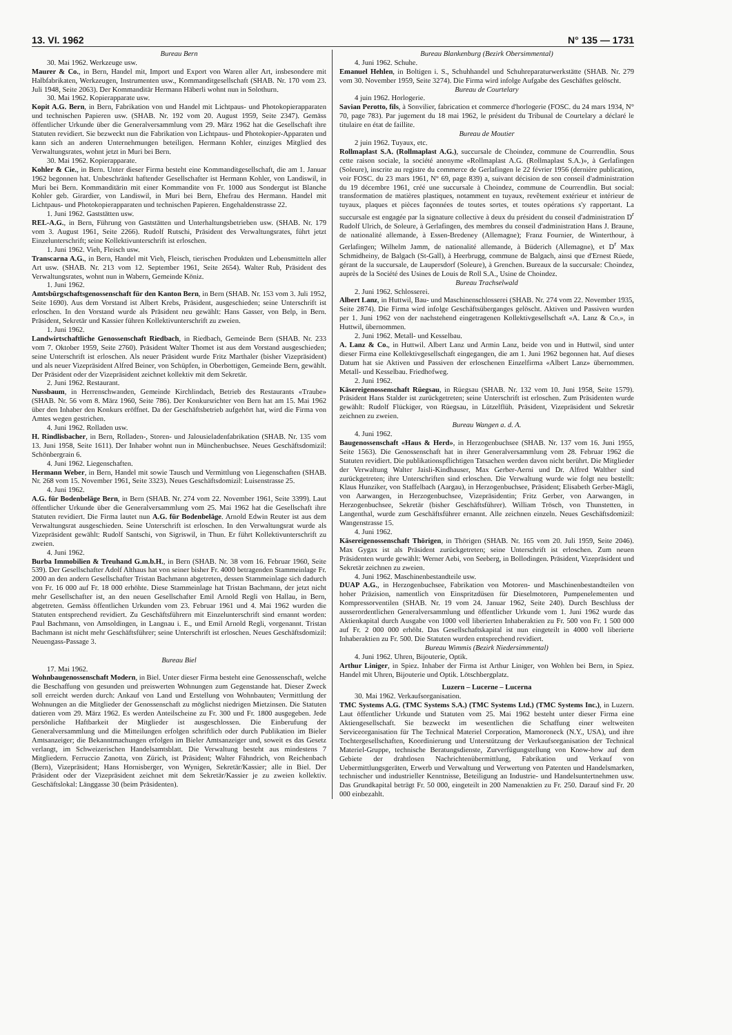13. VI. 1962 N° 135 — 1731
Bureau Bern
30. Mai 1962. Werkzeuge usw.
Maurer & Co., in Bern, Handel mit, Import und Export von Waren aller Art, insbesondere mit Halbfabrikaten, Werkzeugen, Instrumenten usw., Kommanditgesellschaft (SHAB. Nr. 170 vom 23. Juli 1948, Seite 2063). Der Kommanditär Hermann Häberli wohnt nun in Solothurn.
30. Mai 1962. Kopierapparate usw.
Kopit A.G. Bern, in Bern, Fabrikation von und Handel mit Lichtpaus- und Photokopierapparaten und technischen Papieren usw. (SHAB. Nr. 192 vom 20. August 1959, Seite 2347). Gemäss öffentlicher Urkunde über die Generalversammlung vom 29. März 1962 hat die Gesellschaft ihre Statuten revidiert. Sie bezweckt nun die Fabrikation von Lichtpaus- und Photokopier-Apparaten und kann sich an anderen Unternehmungen beteiligen. Hermann Kohler, einziges Mitglied des Verwaltungsrates, wohnt jetzt in Muri bei Bern.
30. Mai 1962. Kopierapparate.
Kohler & Cie., in Bern. Unter dieser Firma besteht eine Kommanditgesellschaft, die am 1. Januar 1962 begonnen hat. Unbeschränkt haftender Gesellschafter ist Hermann Kohler, von Landiswil, in Muri bei Bern. Kommanditärin mit einer Kommandite von Fr. 1000 aus Sondergut ist Blanche Kohler geb. Girardier, von Landiswil, in Muri bei Bern, Ehefrau des Hermann. Handel mit Lichtpaus- und Photokopierapparaten und technischen Papieren. Engehaldenstrasse 22.
1. Juni 1962. Gaststätten usw.
REL-A.G., in Bern, Führung von Gaststätten und Unterhaltungsbetrieben usw. (SHAB. Nr. 179 vom 3. August 1961, Seite 2266). Rudolf Rutschi, Präsident des Verwaltungsrates, führt jetzt Einzelunterschrift; seine Kollektivunterschrift ist erloschen.
1. Juni 1962. Vieh, Fleisch usw.
Transcarna A.G., in Bern, Handel mit Vieh, Fleisch, tierischen Produkten und Lebensmitteln aller Art usw. (SHAB. Nr. 213 vom 12. September 1961, Seite 2654). Walter Rub, Präsident des Verwaltungsrates, wohnt nun in Wabern, Gemeinde Köniz.
1. Juni 1962.
Amtsbürgschaftsgenossenschaft für den Kanton Bern, in Bern (SHAB. Nr. 153 vom 3. Juli 1952, Seite 1690). Aus dem Vorstand ist Albert Krebs, Präsident, ausgeschieden; seine Unterschrift ist erloschen. In den Vorstand wurde als Präsident neu gewählt: Hans Gasser, von Belp, in Bern. Präsident, Sekretär und Kassier führen Kollektivunterschrift zu zweien.
1. Juni 1962.
Landwirtschaftliche Genossenschaft Riedbach, in Riedbach, Gemeinde Bern (SHAB. Nr. 233 vom 7. Oktober 1959, Seite 2760). Präsident Walter Thomet ist aus dem Vorstand ausgeschieden; seine Unterschrift ist erloschen. Als neuer Präsident wurde Fritz Marthaler (bisher Vizepräsident) und als neuer Vizepräsident Alfred Beiner, von Schüpfen, in Oberbottigen, Gemeinde Bern, gewählt. Der Präsident oder der Vizepräsident zeichnet kollektiv mit dem Sekretär.
2. Juni 1962. Restaurant.
Nussbaum, in Herrenschwanden, Gemeinde Kirchlindach, Betrieb des Restaurants «Traube» (SHAB. Nr. 56 vom 8. März 1960, Seite 786). Der Konkursrichter von Bern hat am 15. Mai 1962 über den Inhaber den Konkurs eröffnet. Da der Geschäftsbetrieb aufgehört hat, wird die Firma von Amtes wegen gestrichen.
4. Juni 1962. Rolladen usw.
H. Rindlisbacher, in Bern, Rolladen-, Storen- und Jalousieladenfabrikation (SHAB. Nr. 135 vom 13. Juni 1958, Seite 1611). Der Inhaber wohnt nun in Münchenbuchsee. Neues Geschäftsdomizil: Schönbergrain 6.
4. Juni 1962. Liegenschaften.
Hermann Weber, in Bern, Handel mit sowie Tausch und Vermittlung von Liegenschaften (SHAB. Nr. 268 vom 15. November 1961, Seite 3323). Neues Geschäftsdomizil: Luisenstrasse 25.
4. Juni 1962.
A.G. für Bodenbeläge Bern, in Bern (SHAB. Nr. 274 vom 22. November 1961, Seite 3399). Laut öffentlicher Urkunde über die Generalversammlung vom 25. Mai 1962 hat die Gesellschaft ihre Statuten revidiert. Die Firma lautet nun A.G. für Bodenbeläge. Arnold Edwin Reuter ist aus dem Verwaltungsrat ausgeschieden. Seine Unterschrift ist erloschen. In den Verwaltungsrat wurde als Vizepräsident gewählt: Rudolf Santschi, von Sigriswil, in Thun. Er führt Kollektivunterschrift zu zweien.
4. Juni 1962.
Burba Immobilien & Treuhand G.m.b.H., in Bern (SHAB. Nr. 38 vom 16. Februar 1960, Seite 539). Der Gesellschafter Adolf Althaus hat von seiner bisher Fr. 4000 betragenden Stammeinlage Fr. 2000 an den andern Gesellschafter Tristan Bachmann abgetreten, dessen Stammeinlage sich dadurch von Fr. 16 000 auf Fr. 18 000 erhöhte. Diese Stammeinlage hat Tristan Bachmann, der jetzt nicht mehr Gesellschafter ist, an den neuen Gesellschafter Emil Arnold Regli von Hallau, in Bern, abgetreten. Gemäss öffentlichen Urkunden vom 23. Februar 1961 und 4. Mai 1962 wurden die Statuten entsprechend revidiert. Zu Geschäftsführern mit Einzelunterschrift sind ernannt worden: Paul Bachmann, von Amsoldingen, in Langnau i. E., und Emil Arnold Regli, vorgenannt. Tristan Bachmann ist nicht mehr Geschäftsführer; seine Unterschrift ist erloschen. Neues Geschäftsdomizil: Neuengass-Passage 3.
Bureau Biel
17. Mai 1962.
Wohnbaugenossenschaft Modern, in Biel. Unter dieser Firma besteht eine Genossenschaft, welche die Beschaffung von gesunden und preiswerten Wohnungen zum Gegenstande hat. Dieser Zweck soll erreicht werden durch: Ankauf von Land und Erstellung von Wohnbauten; Vermittlung der Wohnungen an die Mitglieder der Genossenschaft zu möglichst niedrigen Mietzinsen. Die Statuten datieren vom 29. März 1962. Es werden Anteilscheine zu Fr. 300 und Fr. 1800 ausgegeben. Jede persönliche Haftbarkeit der Mitglieder ist ausgeschlossen. Die Einberufung der Generalversammlung und die Mitteilungen erfolgen schriftlich oder durch Publikation im Bieler Amtsanzeiger; die Bekanntmachungen erfolgen im Bieler Amtsanzeiger und, soweit es das Gesetz verlangt, im Schweizerischen Handelsamtsblatt. Die Verwaltung besteht aus mindestens 7 Mitgliedern. Ferruccio Zanotta, von Zürich, ist Präsident; Walter Fähndrich, von Reichenbach (Bern), Vizepräsident; Hans Hornisberger, von Wynigen, Sekretär/Kassier; alle in Biel. Der Präsident oder der Vizepräsident zeichnet mit dem Sekretär/Kassier je zu zweien kollektiv. Geschäftslokal: Länggasse 30 (beim Präsidenten).
Bureau Blankenburg (Bezirk Obersimmental)
4. Juni 1962. Schuhe.
Emanuel Hehlen, in Boltigen i. S., Schuhhandel und Schuhreparaturwerkstätte (SHAB. Nr. 279 vom 30. November 1959, Seite 3274). Die Firma wird infolge Aufgabe des Geschäftes gelöscht.
Bureau de Courtelary
4 juin 1962. Horlogerie.
Savian Perotto, fils, à Sonvilier, fabrication et commerce d'horlogerie (FOSC. du 24 mars 1934, N° 70, page 783). Par jugement du 18 mai 1962, le président du Tribunal de Courtelary a déclaré le titulaire en état de faillite.
Bureau de Moutier
2 juin 1962. Tuyaux, etc.
Rollmaplast S.A. (Rollmaplast A.G.), succursale de Choindez, commune de Courrendlin. Sous cette raison sociale, la société anonyme «Rollmaplast A.G. (Rollmaplast S.A.)», à Gerlafingen (Soleure), inscrite au registre du commerce de Gerlafingen le 22 février 1956 (dernière publication, voir FOSC. du 23 mars 1961, N° 69, page 839) a, suivant décision de son conseil d'administration du 19 décembre 1961, créé une succursale à Choindez, commune de Courrendlin. But social: transformation de matières plastiques, notamment en tuyaux, revêtement extérieur et intérieur de tuyaux, plaques et pièces façonnées de toutes sortes, et toutes opérations s'y rapportant. La succursale est engagée par la signature collective à deux du président du conseil d'administration D<sup>r</sup> Rudolf Ulrich, de Soleure, à Gerlafingen, des membres du conseil d'administration Hans J. Braune, de nationalité allemande, à Essen-Bredeney (Allemagne); Franz Fournier, de Winterthour, à Gerlafingen; Wilhelm Jamm, de nationalité allemande, à Büderich (Allemagne), et D<sup>r</sup> Max Schmidheiny, de Balgach (St-Gall), à Heerbrugg, commune de Balgach, ainsi que d'Ernest Rüede, gérant de la succursale, de Laupersdorf (Soleure), à Grenchen. Bureaux de la succursale: Choindez, auprès de la Société des Usines de Louis de Roll S.A., Usine de Choindez.
Bureau Trachselwald
2. Juni 1962. Schlosserei.
Albert Lanz, in Huttwil, Bau- und Maschinenschlosserei (SHAB. Nr. 274 vom 22. November 1935, Seite 2874). Die Firma wird infolge Geschäftsüberganges gelöscht. Aktiven und Passiven wurden per 1. Juni 1962 von der nachstehend eingetragenen Kollektivgesellschaft «A. Lanz & Co.», in Huttwil, übernommen.
2. Juni 1962. Metall- und Kesselbau.
A. Lanz & Co., in Huttwil. Albert Lanz und Armin Lanz, beide von und in Huttwil, sind unter dieser Firma eine Kollektivgesellschaft eingegangen, die am 1. Juni 1962 begonnen hat. Auf dieses Datum hat sie Aktiven und Passiven der erloschenen Einzelfirma «Albert Lanz» übernommen. Metall- und Kesselbau. Friedhofweg.
2. Juni 1962.
Käsereigenossenschaft Rüegsau, in Rüegsau (SHAB. Nr. 132 vom 10. Juni 1958, Seite 1579). Präsident Hans Stalder ist zurückgetreten; seine Unterschrift ist erloschen. Zum Präsidenten wurde gewählt: Rudolf Flückiger, von Rüegsau, in Lützelflüh. Präsident, Vizepräsident und Sekretär zeichnen zu zweien.
Bureau Wangen a. d. A.
4. Juni 1962.
Baugenossenschaft «Haus & Herd», in Herzogenbuchsee (SHAB. Nr. 137 vom 16. Juni 1955, Seite 1563). Die Genossenschaft hat in ihrer Generalversammlung vom 28. Februar 1962 die Statuten revidiert. Die publikationspflichtigen Tatsachen werden davon nicht berührt. Die Mitglieder der Verwaltung Walter Jaisli-Kindhauser, Max Gerber-Aerni und Dr. Alfred Walther sind zurückgetreten; ihre Unterschriften sind erloschen. Die Verwaltung wurde wie folgt neu bestellt: Klaus Hunziker, von Staffelbach (Aargau), in Herzogenbuchsee, Präsident; Elisabeth Gerber-Mägli, von Aarwangen, in Herzogenbuchsee, Vizepräsidentin; Fritz Gerber, von Aarwangen, in Herzogenbuchsee, Sekretär (bisher Geschäftsführer). William Trösch, von Thunstetten, in Langenthal, wurde zum Geschäftsführer ernannt. Alle zeichnen einzeln. Neues Geschäftsdomizil: Wangenstrasse 15.
4. Juni 1962.
Käsereigenossenschaft Thörigen, in Thörigen (SHAB. Nr. 165 vom 20. Juli 1959, Seite 2046). Max Gygax ist als Präsident zurückgetreten; seine Unterschrift ist erloschen. Zum neuen Präsidenten wurde gewählt: Werner Aebi, von Seeberg, in Bollodingen. Präsident, Vizepräsident und Sekretär zeichnen zu zweien.
4. Juni 1962. Maschinenbestandteile usw.
DUAP A.G., in Herzogenbuchsee, Fabrikation von Motoren- und Maschinenbestandteilen von hoher Präzision, namentlich von Einspritzdüsen für Dieselmotoren, Pumpenelementen und Kompressorventilen (SHAB. Nr. 19 vom 24. Januar 1962, Seite 240). Durch Beschluss der ausserordentlichen Generalversammlung und öffentlicher Urkunde vom 1. Juni 1962 wurde das Aktienkapital durch Ausgabe von 1000 voll liberierten Inhaberaktien zu Fr. 500 von Fr. 1 500 000 auf Fr. 2 000 000 erhöht. Das Gesellschaftskapital ist nun eingeteilt in 4000 voll liberierte Inhaberaktien zu Fr. 500. Die Statuten wurden entsprechend revidiert.
Bureau Wimmis (Bezirk Niedersimmental)
4. Juni 1962. Uhren, Bijouterie, Optik.
Arthur Liniger, in Spiez. Inhaber der Firma ist Arthur Liniger, von Wohlen bei Bern, in Spiez. Handel mit Uhren, Bijouterie und Optik. Lötschbergplatz.
Luzern – Lucerne – Lucerna
30. Mai 1962. Verkaufsorganisation.
TMC Systems A.G. (TMC Systems S.A.) (TMC Systems Ltd.) (TMC Systems Inc.), in Luzern. Laut öffentlicher Urkunde und Statuten vom 25. Mai 1962 besteht unter dieser Firma eine Aktiengesellschaft. Sie bezweckt im wesentlichen die Schaffung einer weltweiten Serviceorganisation für The Technical Materiel Corporation, Mamoroneck (N.Y., USA), und ihre Tochtergesellschaften, Koordinierung und Unterstützung der Verkaufsorganisation der Technical Materiel-Gruppe, technische Beratungsdienste, Zurverfügungstellung von Know-how auf dem Gebiete der drahtlosen Nachrichtenübermittlung, Fabrikation und Verkauf von Uebermittlungsgeräten, Erwerb und Verwaltung und Verwertung von Patenten und Handelsmarken, technischer und industrieller Kenntnisse, Beteiligung an Industrie- und Handelsuntertnehmen usw. Das Grundkapital beträgt Fr. 50 000, eingeteilt in 200 Namenaktien zu Fr. 250. Darauf sind Fr. 20 000 einbezahlt.